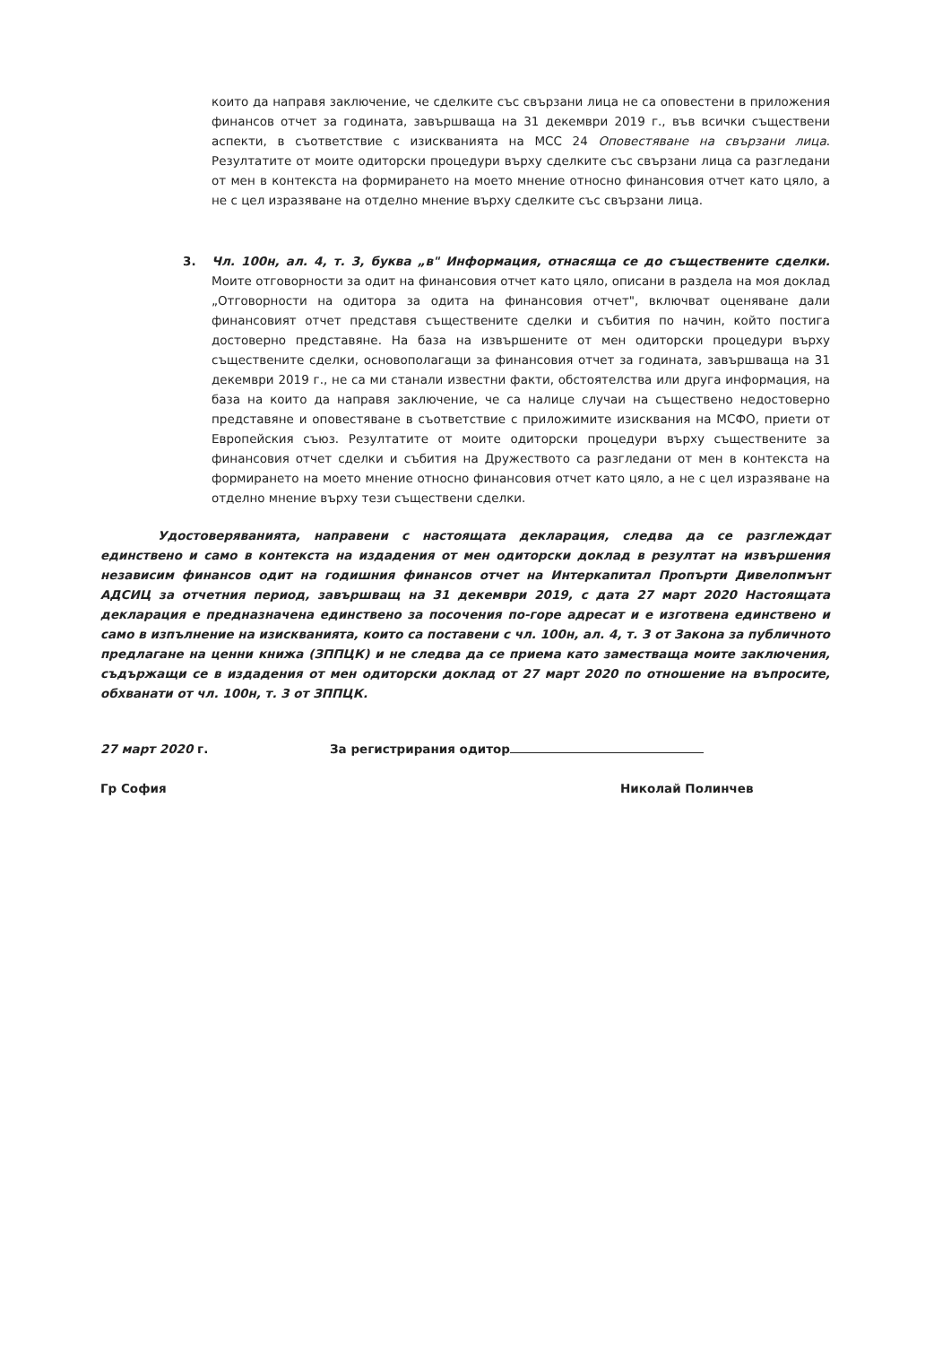които да направя заключение, че сделките със свързани лица не са оповестени в приложения финансов отчет за годината, завършваща на 31 декември 2019 г., във всички съществени аспекти, в съответствие с изискванията на МСС 24 Оповестяване на свързани лица. Резултатите от моите одиторски процедури върху сделките със свързани лица са разгледани от мен в контекста на формирането на моето мнение относно финансовия отчет като цяло, а не с цел изразяване на отделно мнение върху сделките със свързани лица.
3. Чл. 100н, ал. 4, т. 3, буква „в" Информация, отнасяща се до съществените сделки. Моите отговорности за одит на финансовия отчет като цяло, описани в раздела на моя доклад „Отговорности на одитора за одита на финансовия отчет", включват оценяване дали финансовият отчет представя съществените сделки и събития по начин, който постига достоверно представяне. На база на извършените от мен одиторски процедури върху съществените сделки, основополагащи за финансовия отчет за годината, завършваща на 31 декември 2019 г., не са ми станали известни факти, обстоятелства или друга информация, на база на които да направя заключение, че са налице случаи на съществено недостоверно представяне и оповестяване в съответствие с приложимите изисквания на МСФО, приети от Европейския съюз. Резултатите от моите одиторски процедури върху съществените за финансовия отчет сделки и събития на Дружеството са разгледани от мен в контекста на формирането на моето мнение относно финансовия отчет като цяло, а не с цел изразяване на отделно мнение върху тези съществени сделки.
Удостоверяванията, направени с настоящата декларация, следва да се разглеждат единствено и само в контекста на издадения от мен одиторски доклад в резултат на извършения независим финансов одит на годишния финансов отчет на Интеркапитал Пропърти Дивелопмънт АДСИЦ за отчетния период, завършващ на 31 декември 2019, с дата 27 март 2020 Настоящата декларация е предназначена единствено за посочения по-горе адресат и е изготвена единствено и само в изпълнение на изискванията, които са поставени с чл. 100н, ал. 4, т. 3 от Закона за публичното предлагане на ценни книжа (ЗППЦК) и не следва да се приема като заместваща моите заключения, съдържащи се в издадения от мен одиторски доклад от 27 март 2020 по отношение на въпросите, обхванати от чл. 100н, т. 3 от ЗППЦК.
27 март 2020 г. За регистрирания одитор
Гр София Николай Полинчев